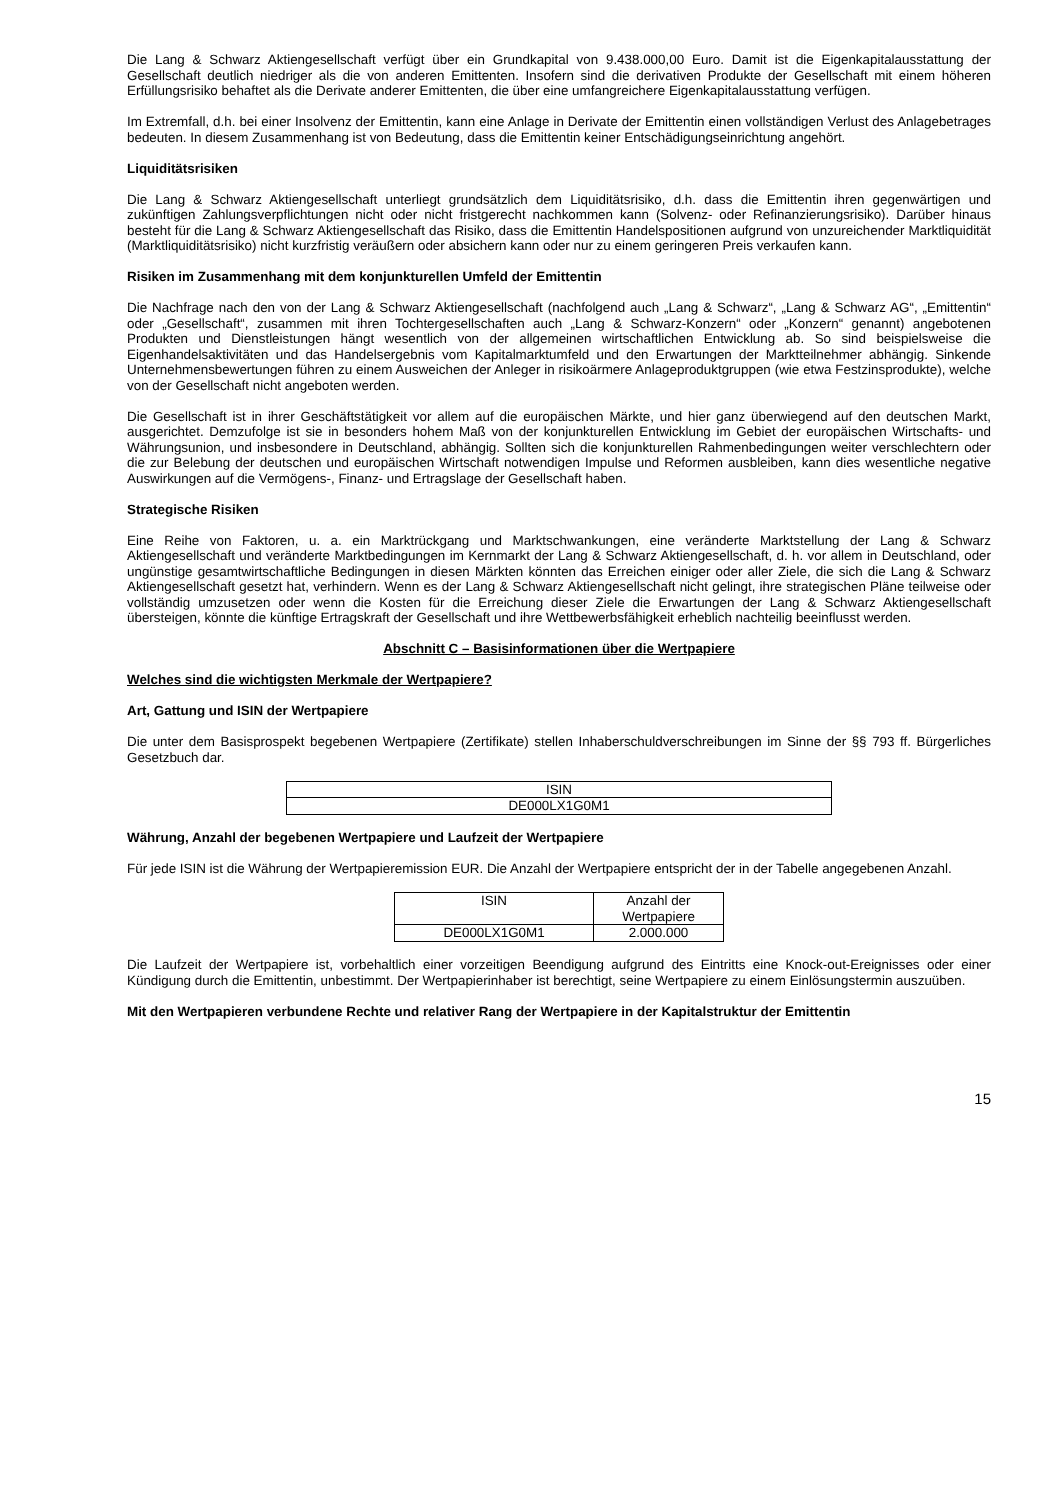Die Lang & Schwarz Aktiengesellschaft verfügt über ein Grundkapital von 9.438.000,00 Euro. Damit ist die Eigenkapitalausstattung der Gesellschaft deutlich niedriger als die von anderen Emittenten. Insofern sind die derivativen Produkte der Gesellschaft mit einem höheren Erfüllungsrisiko behaftet als die Derivate anderer Emittenten, die über eine umfangreichere Eigenkapitalausstattung verfügen.
Im Extremfall, d.h. bei einer Insolvenz der Emittentin, kann eine Anlage in Derivate der Emittentin einen vollständigen Verlust des Anlagebetrages bedeuten. In diesem Zusammenhang ist von Bedeutung, dass die Emittentin keiner Entschädigungseinrichtung angehört.
Liquiditätsrisiken
Die Lang & Schwarz Aktiengesellschaft unterliegt grundsätzlich dem Liquiditätsrisiko, d.h. dass die Emittentin ihren gegenwärtigen und zukünftigen Zahlungsverpflichtungen nicht oder nicht fristgerecht nachkommen kann (Solvenz- oder Refinanzierungsrisiko). Darüber hinaus besteht für die Lang & Schwarz Aktiengesellschaft das Risiko, dass die Emittentin Handelspositionen aufgrund von unzureichender Marktliquidität (Marktliquiditätsrisiko) nicht kurzfristig veräußern oder absichern kann oder nur zu einem geringeren Preis verkaufen kann.
Risiken im Zusammenhang mit dem konjunkturellen Umfeld der Emittentin
Die Nachfrage nach den von der Lang & Schwarz Aktiengesellschaft (nachfolgend auch „Lang & Schwarz“, „Lang & Schwarz AG“, „Emittentin“ oder „Gesellschaft“, zusammen mit ihren Tochtergesellschaften auch „Lang & Schwarz-Konzern“ oder „Konzern“ genannt) angebotenen Produkten und Dienstleistungen hängt wesentlich von der allgemeinen wirtschaftlichen Entwicklung ab. So sind beispielsweise die Eigenhandelsaktivitäten und das Handelsergebnis vom Kapitalmarktumfeld und den Erwartungen der Marktteilnehmer abhängig. Sinkende Unternehmensbewertungen führen zu einem Ausweichen der Anleger in risikoärmere Anlageproduktgruppen (wie etwa Festzinsprodukte), welche von der Gesellschaft nicht angeboten werden.
Die Gesellschaft ist in ihrer Geschäftstätigkeit vor allem auf die europäischen Märkte, und hier ganz überwiegend auf den deutschen Markt, ausgerichtet. Demzufolge ist sie in besonders hohem Maß von der konjunkturellen Entwicklung im Gebiet der europäischen Wirtschafts- und Währungsunion, und insbesondere in Deutschland, abhängig. Sollten sich die konjunkturellen Rahmenbedingungen weiter verschlechtern oder die zur Belebung der deutschen und europäischen Wirtschaft notwendigen Impulse und Reformen ausbleiben, kann dies wesentliche negative Auswirkungen auf die Vermögens-, Finanz- und Ertragslage der Gesellschaft haben.
Strategische Risiken
Eine Reihe von Faktoren, u. a. ein Marktrückgang und Marktschwankungen, eine veränderte Marktstellung der Lang & Schwarz Aktiengesellschaft und veränderte Marktbedingungen im Kernmarkt der Lang & Schwarz Aktiengesellschaft, d. h. vor allem in Deutschland, oder ungünstige gesamtwirtschaftliche Bedingungen in diesen Märkten könnten das Erreichen einiger oder aller Ziele, die sich die Lang & Schwarz Aktiengesellschaft gesetzt hat, verhindern. Wenn es der Lang & Schwarz Aktiengesellschaft nicht gelingt, ihre strategischen Pläne teilweise oder vollständig umzusetzen oder wenn die Kosten für die Erreichung dieser Ziele die Erwartungen der Lang & Schwarz Aktiengesellschaft übersteigen, könnte die künftige Ertragskraft der Gesellschaft und ihre Wettbewerbsfähigkeit erheblich nachteilig beeinflusst werden.
Abschnitt C – Basisinformationen über die Wertpapiere
Welches sind die wichtigsten Merkmale der Wertpapiere?
Art, Gattung und ISIN der Wertpapiere
Die unter dem Basisprospekt begebenen Wertpapiere (Zertifikate) stellen Inhaberschuldverschreibungen im Sinne der §§ 793 ff. Bürgerliches Gesetzbuch dar.
| ISIN |
| --- |
| DE000LX1G0M1 |
Währung, Anzahl der begebenen Wertpapiere und Laufzeit der Wertpapiere
Für jede ISIN ist die Währung der Wertpapieremission EUR. Die Anzahl der Wertpapiere entspricht der in der Tabelle angegebenen Anzahl.
| ISIN | Anzahl der Wertpapiere |
| --- | --- |
| DE000LX1G0M1 | 2.000.000 |
Die Laufzeit der Wertpapiere ist, vorbehaltlich einer vorzeitigen Beendigung aufgrund des Eintritts eine Knock-out-Ereignisses oder einer Kündigung durch die Emittentin, unbestimmt. Der Wertpapierinhaber ist berechtigt, seine Wertpapiere zu einem Einlösungstermin auszuüben.
Mit den Wertpapieren verbundene Rechte und relativer Rang der Wertpapiere in der Kapitalstruktur der Emittentin
15